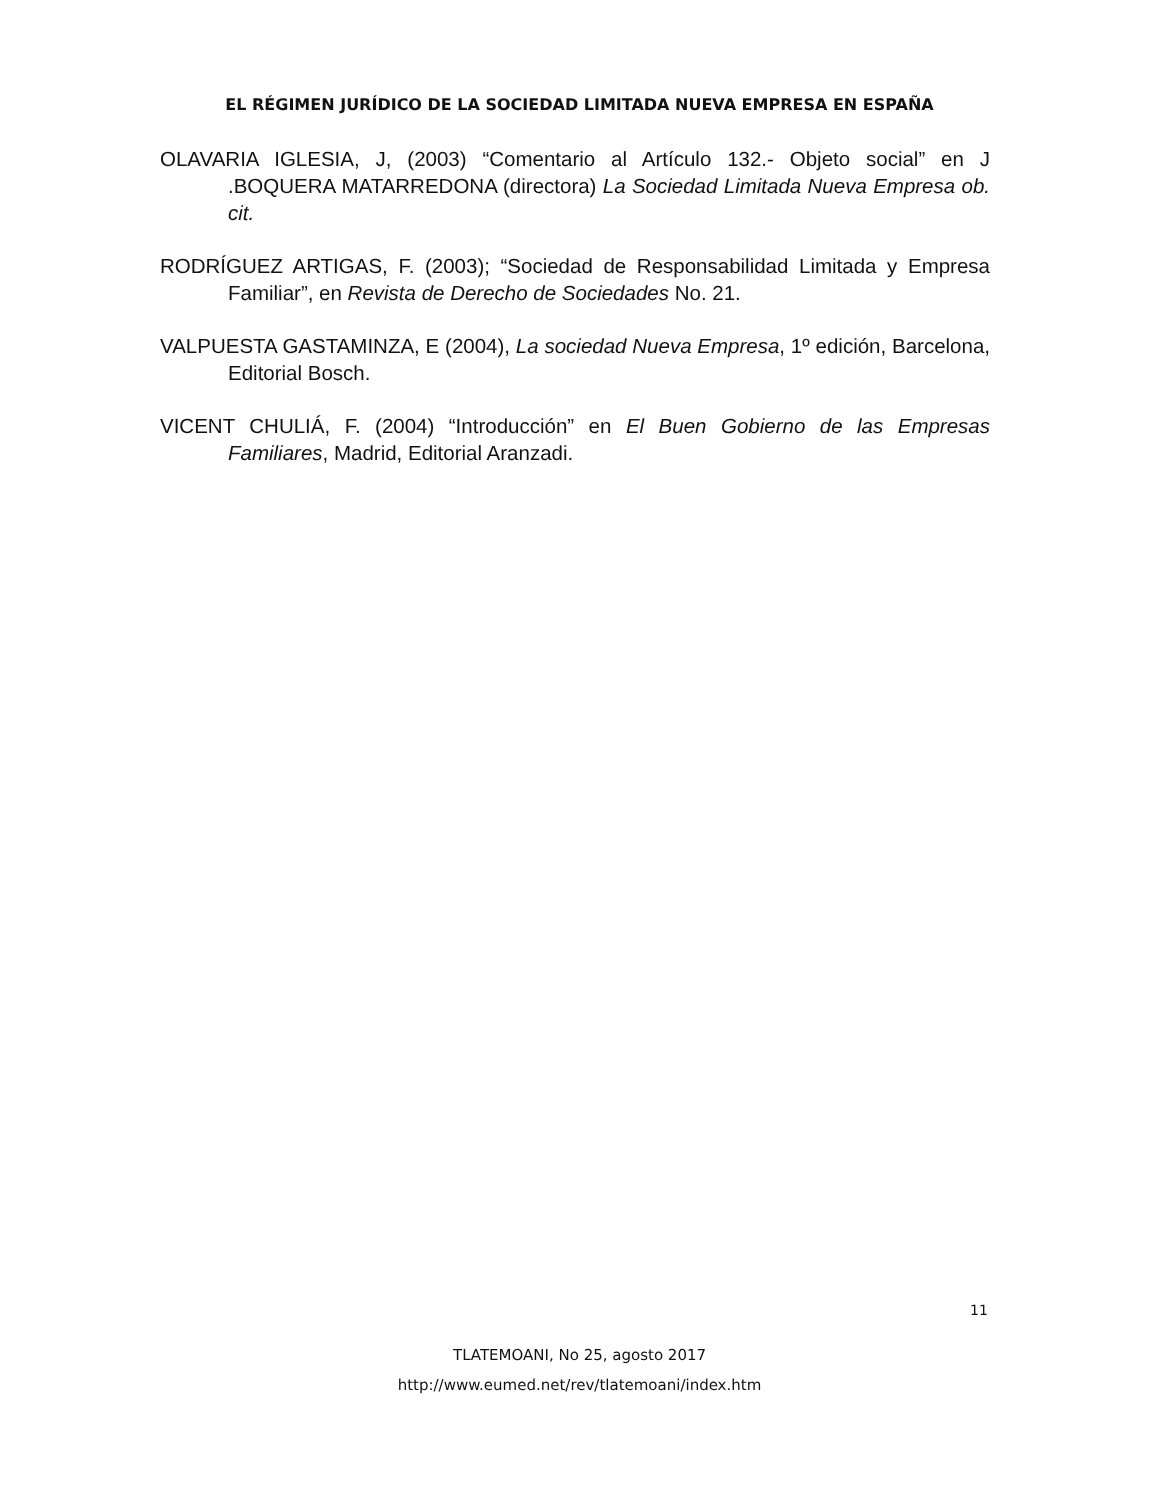EL RÉGIMEN JURÍDICO DE LA SOCIEDAD LIMITADA NUEVA EMPRESA EN ESPAÑA
OLAVARIA IGLESIA, J, (2003) “Comentario al Artículo 132.- Objeto social” en J .BOQUERA MATARREDONA (directora) La Sociedad Limitada Nueva Empresa ob. cit.
RODRÍGUEZ ARTIGAS, F. (2003); “Sociedad de Responsabilidad Limitada y Empresa Familiar”, en Revista de Derecho de Sociedades No. 21.
VALPUESTA GASTAMINZA, E (2004), La sociedad Nueva Empresa, 1º edición, Barcelona, Editorial Bosch.
VICENT CHULIÁ, F. (2004) “Introducción” en El Buen Gobierno de las Empresas Familiares, Madrid, Editorial Aranzadi.
11
TLATEMOANI, No 25, agosto 2017
http://www.eumed.net/rev/tlatemoani/index.htm